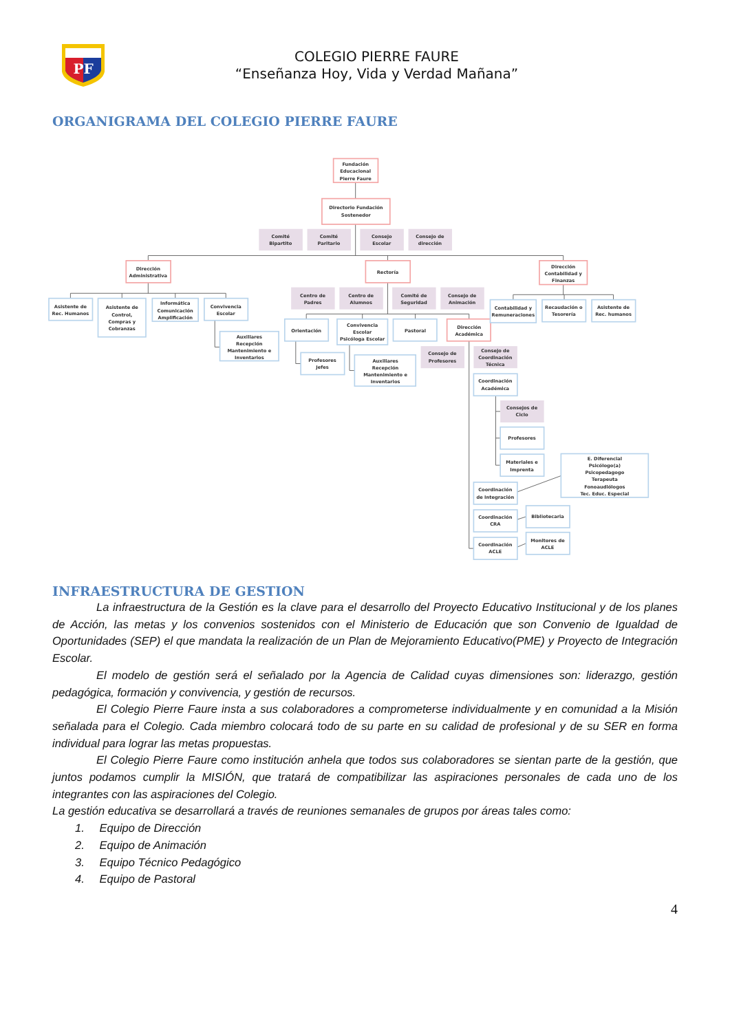PF
COLEGIO PIERRE FAURE
“Enseñanza Hoy, Vida y Verdad Mañana”
ORGANIGRAMA DEL COLEGIO PIERRE FAURE
Fundación
Educacional
Pierre Faure
Directorio Fundación
Sostenedor
Comité
Bipartito
Comité
Paritario
Consejo
Escolar
Consejo de
dirección
Dirección
Administrativa
Rectoría
Dirección
Contabilidad y
Finanzas
Asistente de
Rec. Humanos
Asistente de
Control,
Compras y
Cobranzas
Informática
Comunicación
Amplificación
Convivencia
Escolar
Auxiliares
Recepción
Mantenimiento e
Inventarios
Centro de
Padres
Centro de
Alumnos
Comité de
Seguridad
Consejo de
Animación
Orientación
Convivencia
Escolar
Psicóloga Escolar
Pastoral
Dirección
Académica
Profesores
Jefes
Auxiliares
Recepción
Mantenimiento e
Inventarios
Consejo de
Profesores
Consejo de
Coordinación
Técnica
Coordinación
Académica
Consejos de
Ciclo
Profesores
Materiales e
Imprenta
E. Diferencial
Psicólogo(a)
Psicopedagogo
Terapeuta
Fonoaudiólogos
Tec. Educ. Especial
Coordinación
de Integración
Coordinación
CRA
Bibliotecaria
Coordinación
ACLE
Monitores de
ACLE
Contabilidad y
Remuneraciones
Recaudación o
Tesorería
Asistente de
Rec. humanos
INFRAESTRUCTURA DE GESTION
La infraestructura de la Gestión es la clave para el desarrollo del Proyecto Educativo Institucional y de los planes de Acción, las metas y los convenios sostenidos con el Ministerio de Educación que son Convenio de Igualdad de Oportunidades (SEP) el que mandata la realización de un Plan de Mejoramiento Educativo(PME) y Proyecto de Integración Escolar.
El modelo de gestión será el señalado por la Agencia de Calidad cuyas dimensiones son: liderazgo, gestión pedagógica, formación y convivencia, y gestión de recursos.
El Colegio Pierre Faure insta a sus colaboradores a comprometerse individualmente y en comunidad a la Misión señalada para el Colegio. Cada miembro colocará todo de su parte en su calidad de profesional y de su SER en forma individual para lograr las metas propuestas.
El Colegio Pierre Faure como institución anhela que todos sus colaboradores se sientan parte de la gestión, que juntos podamos cumplir la MISIÓN, que tratará de compatibilizar las aspiraciones personales de cada uno de los integrantes con las aspiraciones del Colegio.
La gestión educativa se desarrollará a través de reuniones semanales de grupos por áreas tales como:
1. Equipo de Dirección
2. Equipo de Animación
3. Equipo Técnico Pedagógico
4. Equipo de Pastoral
4